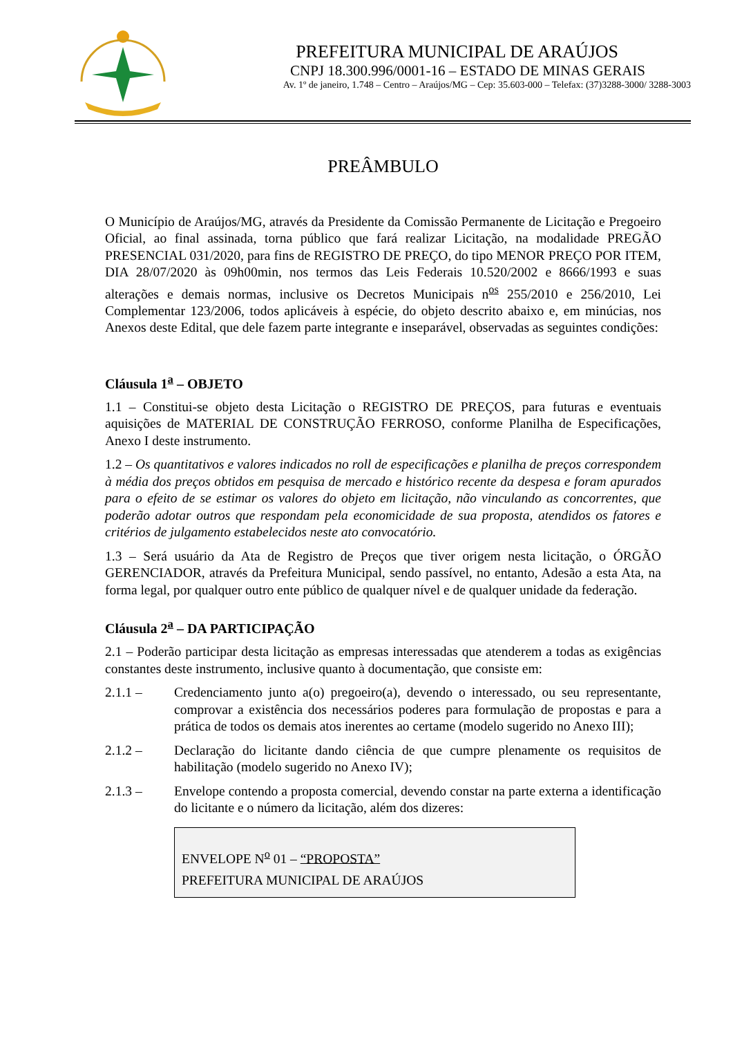PREFEITURA MUNICIPAL DE ARAÚJOS
CNPJ 18.300.996/0001-16 – ESTADO DE MINAS GERAIS
Av. 1º de janeiro, 1.748 – Centro – Araújos/MG – Cep: 35.603-000 – Telefax: (37)3288-3000/ 3288-3003
PREÂMBULO
O Município de Araújos/MG, através da Presidente da Comissão Permanente de Licitação e Pregoeiro Oficial, ao final assinada, torna público que fará realizar Licitação, na modalidade PREGÃO PRESENCIAL 031/2020, para fins de REGISTRO DE PREÇO, do tipo MENOR PREÇO POR ITEM, DIA 28/07/2020 às 09h00min, nos termos das Leis Federais 10.520/2002 e 8666/1993 e suas alterações e demais normas, inclusive os Decretos Municipais n<sup>os</sup> 255/2010 e 256/2010, Lei Complementar 123/2006, todos aplicáveis à espécie, do objeto descrito abaixo e, em minúcias, nos Anexos deste Edital, que dele fazem parte integrante e inseparável, observadas as seguintes condições:
Cláusula 1<sup>a</sup> – OBJETO
1.1 – Constitui-se objeto desta Licitação o REGISTRO DE PREÇOS, para futuras e eventuais aquisições de MATERIAL DE CONSTRUÇÃO FERROSO, conforme Planilha de Especificações, Anexo I deste instrumento.
1.2 – Os quantitativos e valores indicados no roll de especificações e planilha de preços correspondem à média dos preços obtidos em pesquisa de mercado e histórico recente da despesa e foram apurados para o efeito de se estimar os valores do objeto em licitação, não vinculando as concorrentes, que poderão adotar outros que respondam pela economicidade de sua proposta, atendidos os fatores e critérios de julgamento estabelecidos neste ato convocatório.
1.3 – Será usuário da Ata de Registro de Preços que tiver origem nesta licitação, o ÓRGÃO GERENCIADOR, através da Prefeitura Municipal, sendo passível, no entanto, Adesão a esta Ata, na forma legal, por qualquer outro ente público de qualquer nível e de qualquer unidade da federação.
Cláusula 2<sup>a</sup> – DA PARTICIPAÇÃO
2.1 – Poderão participar desta licitação as empresas interessadas que atenderem a todas as exigências constantes deste instrumento, inclusive quanto à documentação, que consiste em:
2.1.1 – Credenciamento junto a(o) pregoeiro(a), devendo o interessado, ou seu representante, comprovar a existência dos necessários poderes para formulação de propostas e para a prática de todos os demais atos inerentes ao certame (modelo sugerido no Anexo III);
2.1.2 – Declaração do licitante dando ciência de que cumpre plenamente os requisitos de habilitação (modelo sugerido no Anexo IV);
2.1.3 – Envelope contendo a proposta comercial, devendo constar na parte externa a identificação do licitante e o número da licitação, além dos dizeres:
ENVELOPE N<sup>o</sup> 01 – “PROPOSTA”
PREFEITURA MUNICIPAL DE ARAÚJOS